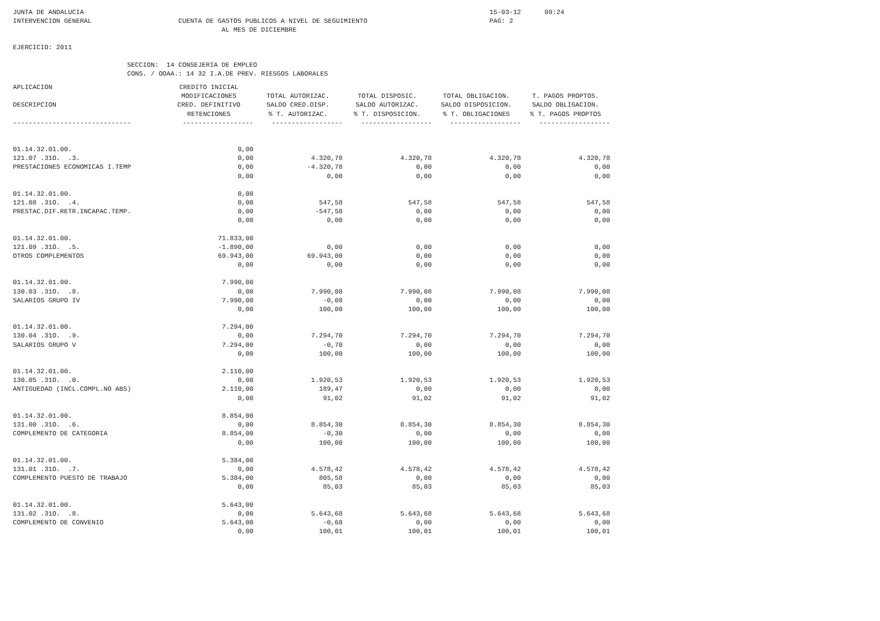JUNTA DE ANDALUCIA                                                                                                       15-03-12      09:24
INTERVENCION GENERAL                      CUENTA DE GASTOS PUBLICOS A NIVEL DE SEGUIMIENTO                               PAG: 2
                                                     AL MES DE DICIEMBRE

EJERCICIO: 2011

                             SECCION:  14 CONSEJERIA DE EMPLEO
                             CONS. / OOAA.: 14 32 I.A.DE PREV. RIESGOS LABORALES
| APLICACION | CREDITO INICIAL | | | | |
| --- | --- | --- | --- | --- | --- |
| | MODIFICACIONES | TOTAL AUTORIZAC. | TOTAL DISPOSIC. | TOTAL OBLIGACION. | T. PAGOS PROPTOS. |
| DESCRIPCION | CRED. DEFINITIVO | SALDO CRED.DISP. | SALDO AUTORIZAC. | SALDO DISPOSICION. | SALDO OBLIGACION. |
| | RETENCIONES | % T. AUTORIZAC. | % T. DISPOSICION. | % T. OBLIGACIONES | % T. PAGOS PROPTOS |
| ------------------------------ | ------------------ | ------------------ | ------------------ | ------------------ | ------------------ |
| 01.14.32.01.00. | 0,00 | | | | |
| 121.07 .31O. .3. | 0,00 | 4.320,78 | 4.320,78 | 4.320,78 | 4.320,78 |
| PRESTACIONES ECONOMICAS I.TEMP | 0,00 | -4.320,78 | 0,00 | 0,00 | 0,00 |
| | 0,00 | 0,00 | 0,00 | 0,00 | 0,00 |
| 01.14.32.01.00. | 0,00 | | | | |
| 121.08 .31O. .4. | 0,00 | 547,58 | 547,58 | 547,58 | 547,58 |
| PRESTAC.DIF.RETR.INCAPAC.TEMP. | 0,00 | -547,58 | 0,00 | 0,00 | 0,00 |
| | 0,00 | 0,00 | 0,00 | 0,00 | 0,00 |
| 01.14.32.01.00. | 71.833,00 | | | | |
| 121.09 .31O. .5. | -1.890,00 | 0,00 | 0,00 | 0,00 | 0,00 |
| OTROS COMPLEMENTOS | 69.943,00 | 69.943,00 | 0,00 | 0,00 | 0,00 |
| | 0,00 | 0,00 | 0,00 | 0,00 | 0,00 |
| 01.14.32.01.00. | 7.990,00 | | | | |
| 130.03 .31O. .8. | 0,00 | 7.990,08 | 7.990,08 | 7.990,08 | 7.990,08 |
| SALARIOS GRUPO IV | 7.990,00 | -0,08 | 0,00 | 0,00 | 0,00 |
| | 0,00 | 100,00 | 100,00 | 100,00 | 100,00 |
| 01.14.32.01.00. | 7.294,00 | | | | |
| 130.04 .31O. .9. | 0,00 | 7.294,70 | 7.294,70 | 7.294,70 | 7.294,70 |
| SALARIOS GRUPO V | 7.294,00 | -0,70 | 0,00 | 0,00 | 0,00 |
| | 0,00 | 100,00 | 100,00 | 100,00 | 100,00 |
| 01.14.32.01.00. | 2.110,00 | | | | |
| 130.05 .31O. .0. | 0,00 | 1.920,53 | 1.920,53 | 1.920,53 | 1.920,53 |
| ANTIGUEDAD (INCL.COMPL.NO ABS) | 2.110,00 | 189,47 | 0,00 | 0,00 | 0,00 |
| | 0,00 | 91,02 | 91,02 | 91,02 | 91,02 |
| 01.14.32.01.00. | 8.854,00 | | | | |
| 131.00 .31O. .6. | 0,00 | 8.854,30 | 8.854,30 | 8.854,30 | 8.854,30 |
| COMPLEMENTO DE CATEGORIA | 8.854,00 | -0,30 | 0,00 | 0,00 | 0,00 |
| | 0,00 | 100,00 | 100,00 | 100,00 | 100,00 |
| 01.14.32.01.00. | 5.384,00 | | | | |
| 131.01 .31O. .7. | 0,00 | 4.578,42 | 4.578,42 | 4.578,42 | 4.578,42 |
| COMPLEMENTO PUESTO DE TRABAJO | 5.384,00 | 805,58 | 0,00 | 0,00 | 0,00 |
| | 0,00 | 85,03 | 85,03 | 85,03 | 85,03 |
| 01.14.32.01.00. | 5.643,00 | | | | |
| 131.02 .31O. .8. | 0,00 | 5.643,68 | 5.643,68 | 5.643,68 | 5.643,68 |
| COMPLEMENTO DE CONVENIO | 5.643,00 | -0,68 | 0,00 | 0,00 | 0,00 |
| | 0,00 | 100,01 | 100,01 | 100,01 | 100,01 |